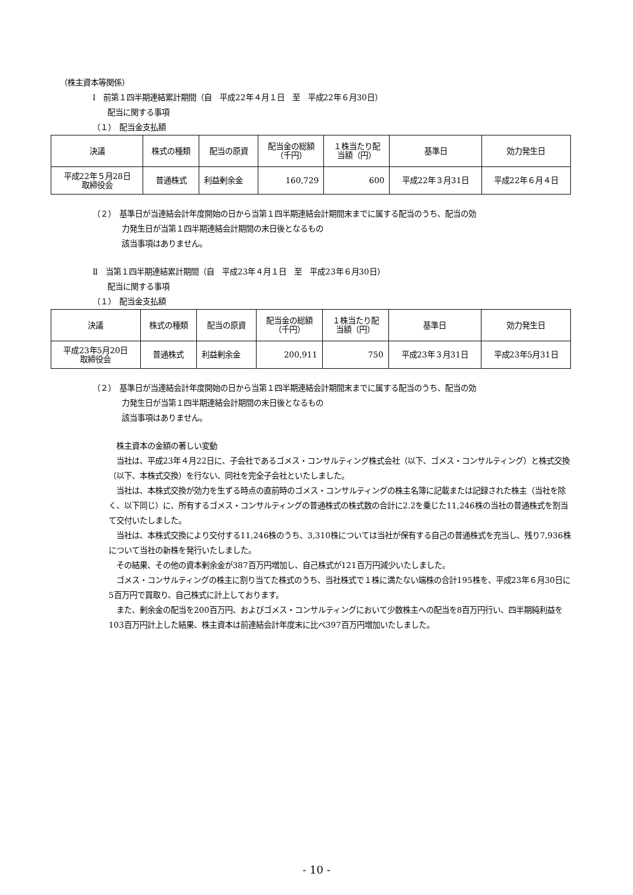（株主資本等関係）
Ⅰ　前第１四半期連結累計期間（自　平成22年４月１日　至　平成22年６月30日）
配当に関する事項
（１）　配当金支払額
| 決議 | 株式の種類 | 配当の原資 | 配当金の総額 （千円） | １株当たり配 当額（円） | 基準日 | 効力発生日 |
| --- | --- | --- | --- | --- | --- | --- |
| 平成22年５月28日 取締役会 | 普通株式 | 利益剰余金 | 160,729 | 600 | 平成22年３月31日 | 平成22年６月４日 |
（２）　基準日が当連結会計年度開始の日から当第１四半期連結会計期間末までに属する配当のうち、配当の効
力発生日が当第１四半期連結会計期間の末日後となるもの
該当事項はありません。
Ⅱ　当第１四半期連結累計期間（自　平成23年４月１日　至　平成23年６月30日）
配当に関する事項
（１）　配当金支払額
| 決議 | 株式の種類 | 配当の原資 | 配当金の総額 （千円） | １株当たり配 当額（円） | 基準日 | 効力発生日 |
| --- | --- | --- | --- | --- | --- | --- |
| 平成23年5月20日 取締役会 | 普通株式 | 利益剰余金 | 200,911 | 750 | 平成23年３月31日 | 平成23年5月31日 |
（２）　基準日が当連結会計年度開始の日から当第１四半期連結会計期間末までに属する配当のうち、配当の効
力発生日が当第１四半期連結会計期間の末日後となるもの
該当事項はありません。
　株主資本の金額の著しい変動
　当社は、平成23年４月22日に、子会社であるゴメス・コンサルティング株式会社（以下、ゴメス・コンサルティング）と株式交換（以下、本株式交換）を行ない、同社を完全子会社といたしました。
　当社は、本株式交換が効力を生ずる時点の直前時のゴメス・コンサルティングの株主名簿に記載または記録された株主（当社を除く、以下同じ）に、所有するゴメス・コンサルティングの普通株式の株式数の合計に2.2を乗じた11,246株の当社の普通株式を割当て交付いたしました。
　当社は、本株式交換により交付する11,246株のうち、3,310株については当社が保有する自己の普通株式を充当し、残り7,936株について当社の新株を発行いたしました。
　その結果、その他の資本剰余金が387百万円増加し、自己株式が121百万円減少いたしました。
　ゴメス・コンサルティングの株主に割り当てた株式のうち、当社株式で１株に満たない端株の合計195株を、平成23年６月30日に5百万円で買取り、自己株式に計上しております。
　また、剰余金の配当を200百万円、およびゴメス・コンサルティングにおいて少数株主への配当を8百万円行い、四半期純利益を103百万円計上した結果、株主資本は前連結会計年度末に比べ397百万円増加いたしました。
- 10 -